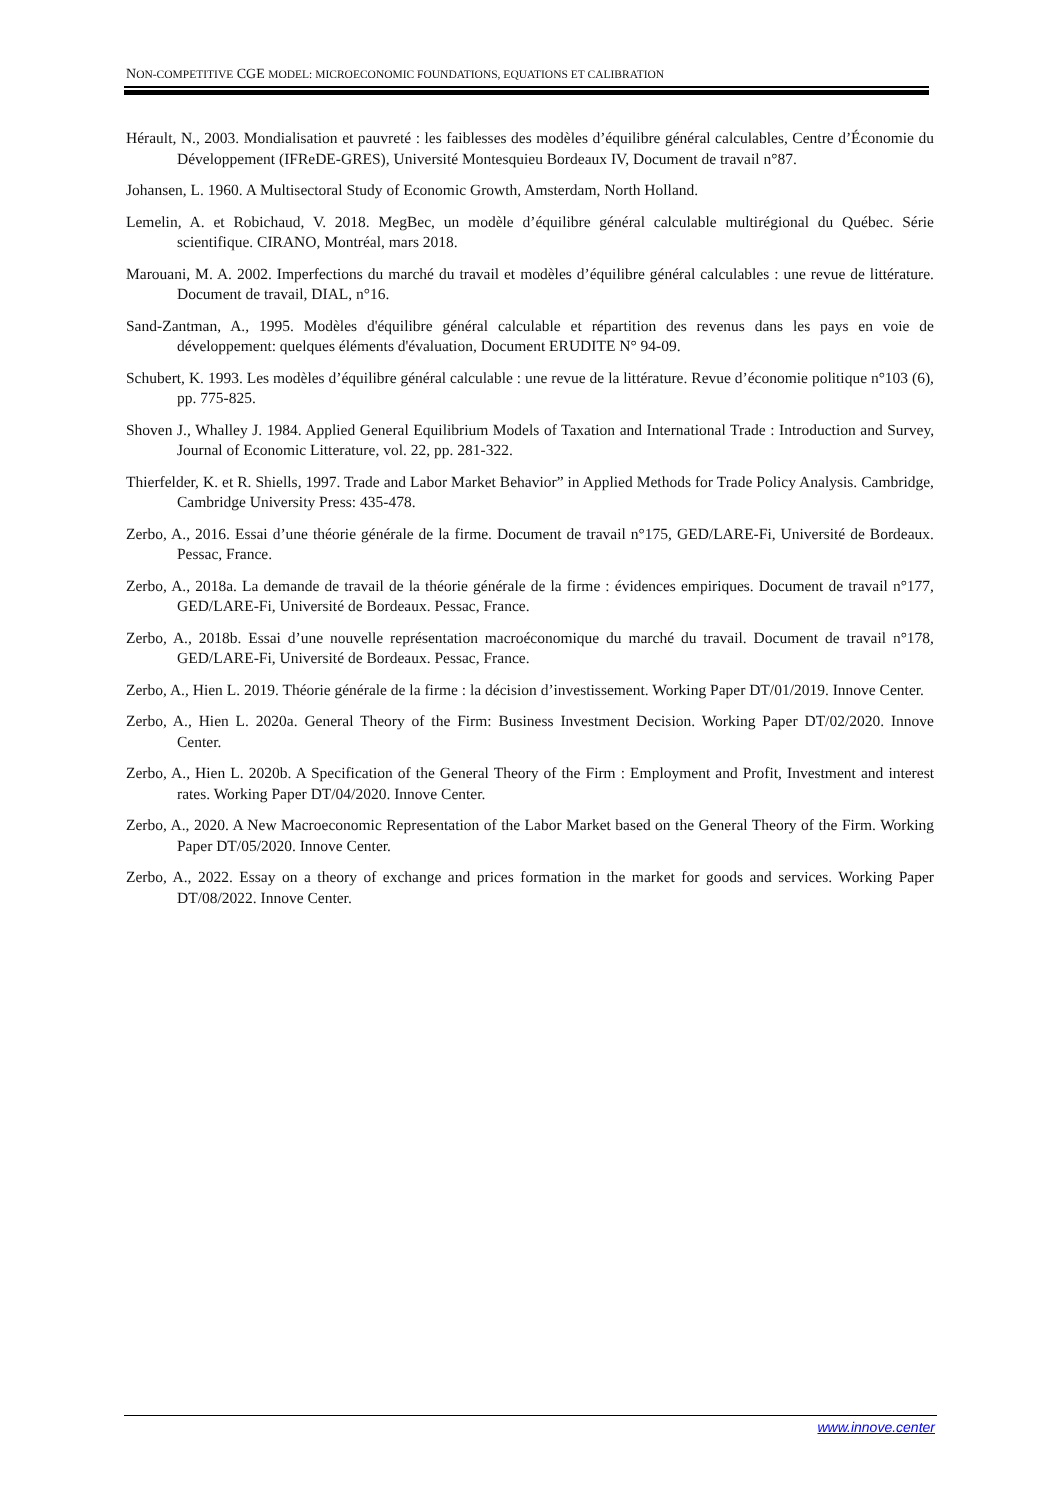NON-COMPETITIVE CGE MODEL: MICROECONOMIC FOUNDATIONS, EQUATIONS ET CALIBRATION
Hérault, N., 2003. Mondialisation et pauvreté : les faiblesses des modèles d’équilibre général calculables, Centre d’Économie du Développement (IFReDE-GRES), Université Montesquieu Bordeaux IV, Document de travail n°87.
Johansen, L. 1960. A Multisectoral Study of Economic Growth, Amsterdam, North Holland.
Lemelin, A. et Robichaud, V. 2018. MegBec, un modèle d’équilibre général calculable multirégional du Québec. Série scientifique. CIRANO, Montréal, mars 2018.
Marouani, M. A. 2002. Imperfections du marché du travail et modèles d’équilibre général calculables : une revue de littérature. Document de travail, DIAL, n°16.
Sand-Zantman, A., 1995. Modèles d'équilibre général calculable et répartition des revenus dans les pays en voie de développement: quelques éléments d'évaluation, Document ERUDITE N° 94-09.
Schubert, K. 1993. Les modèles d’équilibre général calculable : une revue de la littérature. Revue d’économie politique n°103 (6), pp. 775-825.
Shoven J., Whalley J. 1984. Applied General Equilibrium Models of Taxation and International Trade : Introduction and Survey, Journal of Economic Litterature, vol. 22, pp. 281-322.
Thierfelder, K. et R. Shiells, 1997. Trade and Labor Market Behavior” in Applied Methods for Trade Policy Analysis. Cambridge, Cambridge University Press: 435-478.
Zerbo, A., 2016. Essai d’une théorie générale de la firme. Document de travail n°175, GED/LARE-Fi, Université de Bordeaux. Pessac, France.
Zerbo, A., 2018a. La demande de travail de la théorie générale de la firme : évidences empiriques. Document de travail n°177, GED/LARE-Fi, Université de Bordeaux. Pessac, France.
Zerbo, A., 2018b. Essai d’une nouvelle représentation macroéconomique du marché du travail. Document de travail n°178, GED/LARE-Fi, Université de Bordeaux. Pessac, France.
Zerbo, A., Hien L. 2019. Théorie générale de la firme : la décision d’investissement. Working Paper DT/01/2019. Innove Center.
Zerbo, A., Hien L. 2020a. General Theory of the Firm: Business Investment Decision. Working Paper DT/02/2020. Innove Center.
Zerbo, A., Hien L. 2020b. A Specification of the General Theory of the Firm : Employment and Profit, Investment and interest rates. Working Paper DT/04/2020. Innove Center.
Zerbo, A., 2020. A New Macroeconomic Representation of the Labor Market based on the General Theory of the Firm. Working Paper DT/05/2020. Innove Center.
Zerbo, A., 2022. Essay on a theory of exchange and prices formation in the market for goods and services. Working Paper DT/08/2022. Innove Center.
www.innove.center